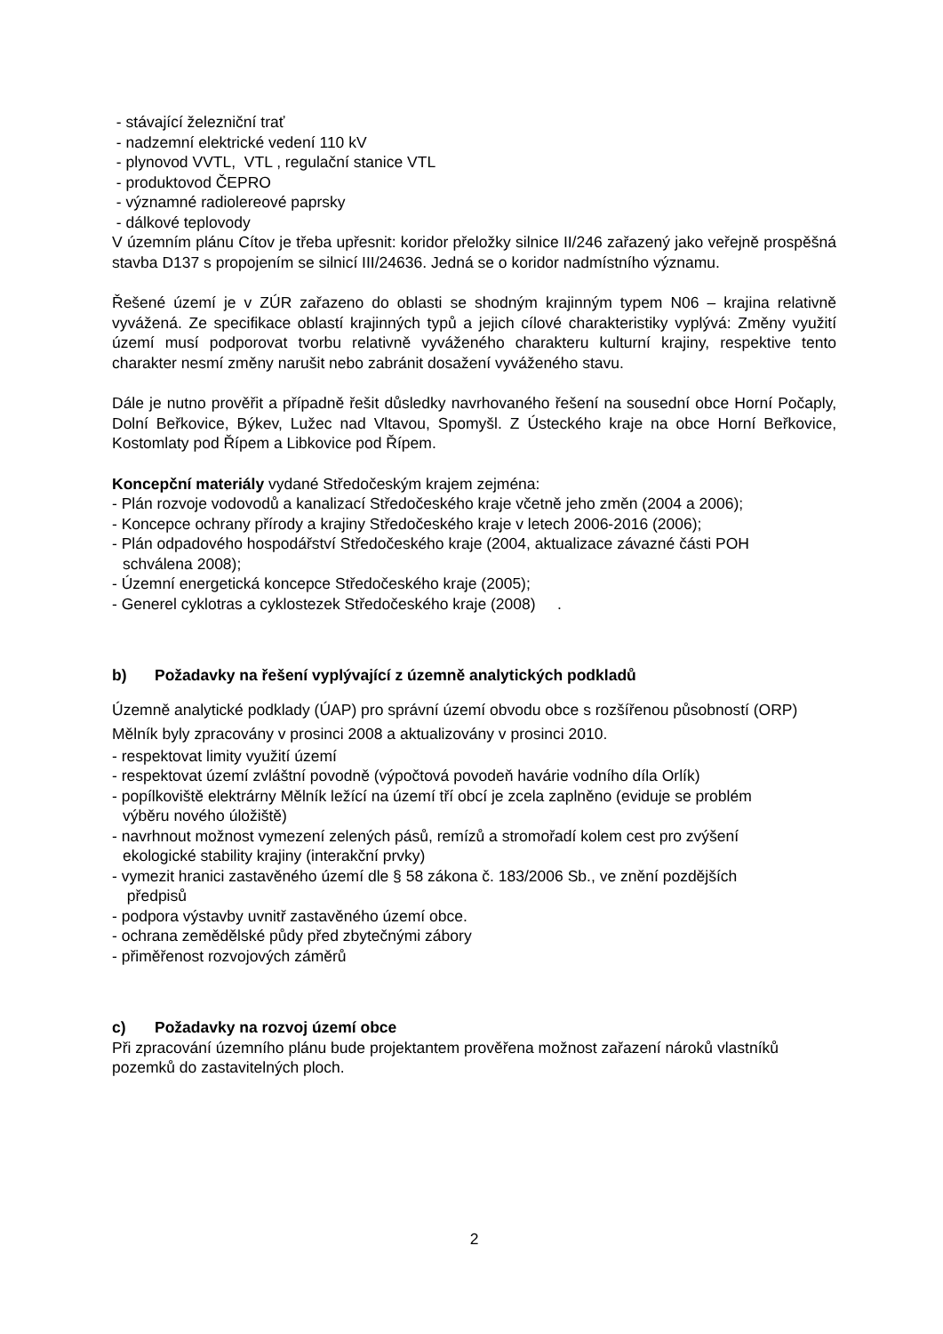- stávající železniční trať
- nadzemní elektrické vedení 110 kV
- plynovod VVTL, VTL , regulační stanice VTL
- produktovod ČEPRO
- významné radiolereové paprsky
- dálkové teplovody
V územním plánu Cítov je třeba upřesnit: koridor přeložky silnice II/246 zařazený jako veřejně prospěšná stavba D137 s propojením se silnicí III/24636. Jedná se o koridor nadmístního významu.
Řešené území je v ZÚR zařazeno do oblasti se shodným krajinným typem N06 – krajina relativně vyvážená. Ze specifikace oblastí krajinných typů a jejich cílové charakteristiky vyplývá: Změny využití území musí podporovat tvorbu relativně vyváženého charakteru kulturní krajiny, respektive tento charakter nesmí změny narušit nebo zabránit dosažení vyváženého stavu.
Dále je nutno prověřit a případně řešit důsledky navrhovaného řešení na sousední obce Horní Počaply, Dolní Beřkovice, Býkev, Lužec nad Vltavou, Spomyšl. Z Ústeckého kraje na obce Horní Beřkovice, Kostomlaty pod Řípem a Libkovice pod Řípem.
Koncepční materiály vydané Středočeským krajem zejména:
- Plán rozvoje vodovodů a kanalizací Středočeského kraje včetně jeho změn (2004 a 2006);
- Koncepce ochrany přírody a krajiny Středočeského kraje v letech 2006-2016 (2006);
- Plán odpadového hospodářství Středočeského kraje (2004, aktualizace závazné části POH
schválena 2008);
- Územní energetická koncepce Středočeského kraje (2005);
- Generel cyklotras a cyklostezek Středočeského kraje (2008) .
b) Požadavky na řešení vyplývající z územně analytických podkladů
Územně analytické podklady (ÚAP) pro správní území obvodu obce s rozšířenou působností (ORP) Mělník byly zpracovány v prosinci 2008 a aktualizovány v prosinci 2010.
- respektovat limity využití území
- respektovat území zvláštní povodně (výpočtová povodeň havárie vodního díla Orlík)
- popílkoviště elektrárny Mělník ležící na území tří obcí je zcela zaplněno (eviduje se problém
výběru nového úložiště)
- navrhnout možnost vymezení zelených pásů, remízů a stromořadí kolem cest pro zvýšení
ekologické stability krajiny (interakční prvky)
- vymezit hranici zastavěného území dle § 58 zákona č. 183/2006 Sb., ve znění pozdějších
předpisů
- podpora výstavby uvnitř zastavěného území obce.
- ochrana zemědělské půdy před zbytečnými zábory
- přiměřenost rozvojových záměrů
c) Požadavky na rozvoj území obce
Při zpracování územního plánu bude projektantem prověřena možnost zařazení nároků vlastníků pozemků do zastavitelných ploch.
2